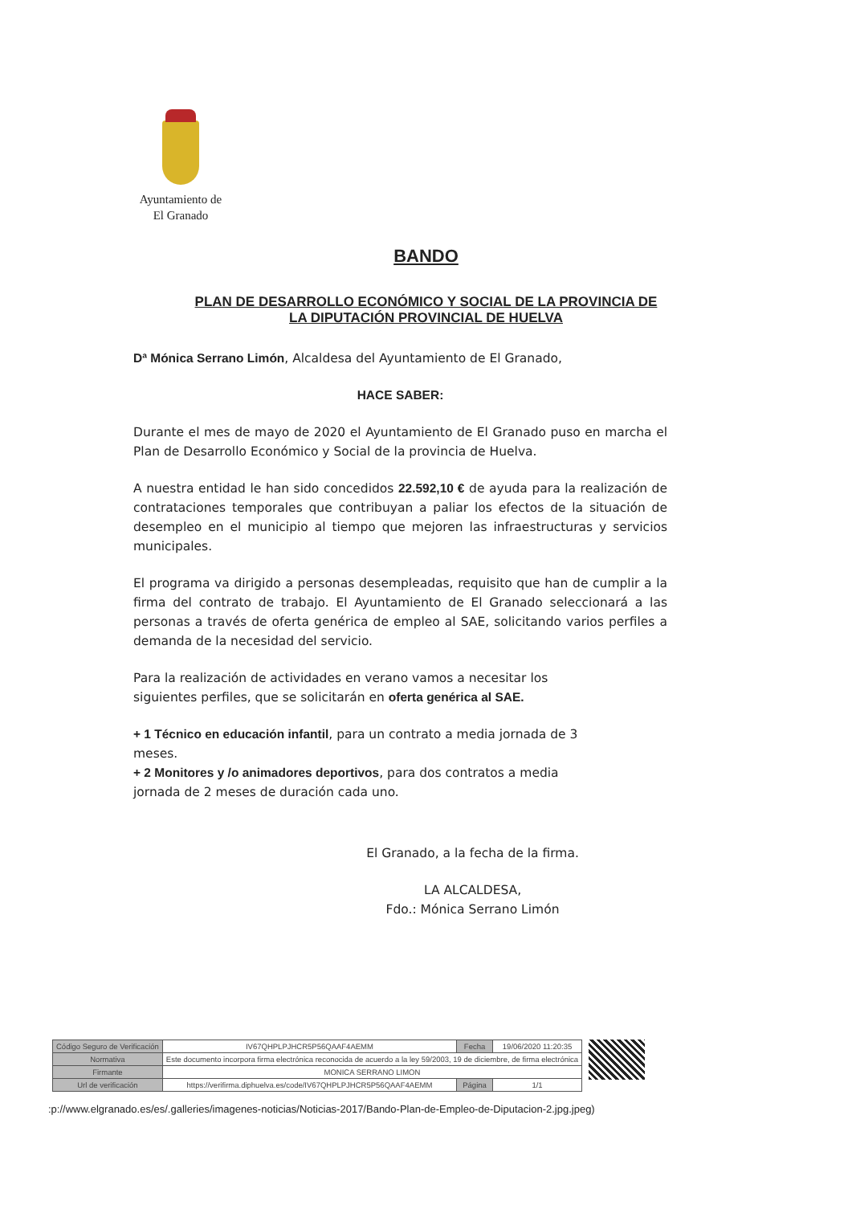Ayuntamiento de
El Granado
BANDO
PLAN DE DESARROLLO ECONÓMICO Y SOCIAL DE LA PROVINCIA DE
LA DIPUTACIÓN PROVINCIAL DE HUELVA
Dª Mónica Serrano Limón, Alcaldesa del Ayuntamiento de El Granado,
HACE SABER:
Durante el mes de mayo de 2020 el Ayuntamiento de El Granado puso en marcha el Plan de Desarrollo Económico y Social de la provincia de Huelva.
A nuestra entidad le han sido concedidos 22.592,10 € de ayuda para la realización de contrataciones temporales que contribuyan a paliar los efectos de la situación de desempleo en el municipio al tiempo que mejoren las infraestructuras y servicios municipales.
El programa va dirigido a personas desempleadas, requisito que han de cumplir a la firma del contrato de trabajo. El Ayuntamiento de El Granado seleccionará a las personas a través de oferta genérica de empleo al SAE, solicitando varios perfiles a demanda de la necesidad del servicio.
Para la realización de actividades en verano vamos a necesitar los siguientes perfiles, que se solicitarán en oferta genérica al SAE.
+ 1 Técnico en educación infantil, para un contrato a media jornada de 3 meses.
+ 2 Monitores y /o animadores deportivos, para dos contratos a media jornada de 2 meses de duración cada uno.
El Granado, a la fecha de la firma.
LA ALCALDESA,
Fdo.: Mónica Serrano Limón
| Código Seguro de Verificación | IV67QHPLPJHCR5P56QAAF4AEMM | Fecha | 19/06/2020 11:20:35 |
| Normativa | Este documento incorpora firma electrónica reconocida de acuerdo a la ley 59/2003, 19 de diciembre, de firma electrónica | | |
| Firmante | MONICA SERRANO LIMON | | |
| Url de verificación | https://verifirma.diphuelva.es/code/IV67QHPLPJHCR5P56QAAF4AEMM | Página | 1/1 |
:p://www.elgranado.es/es/.galleries/imagenes-noticias/Noticias-2017/Bando-Plan-de-Empleo-de-Diputacion-2.jpg.jpeg)